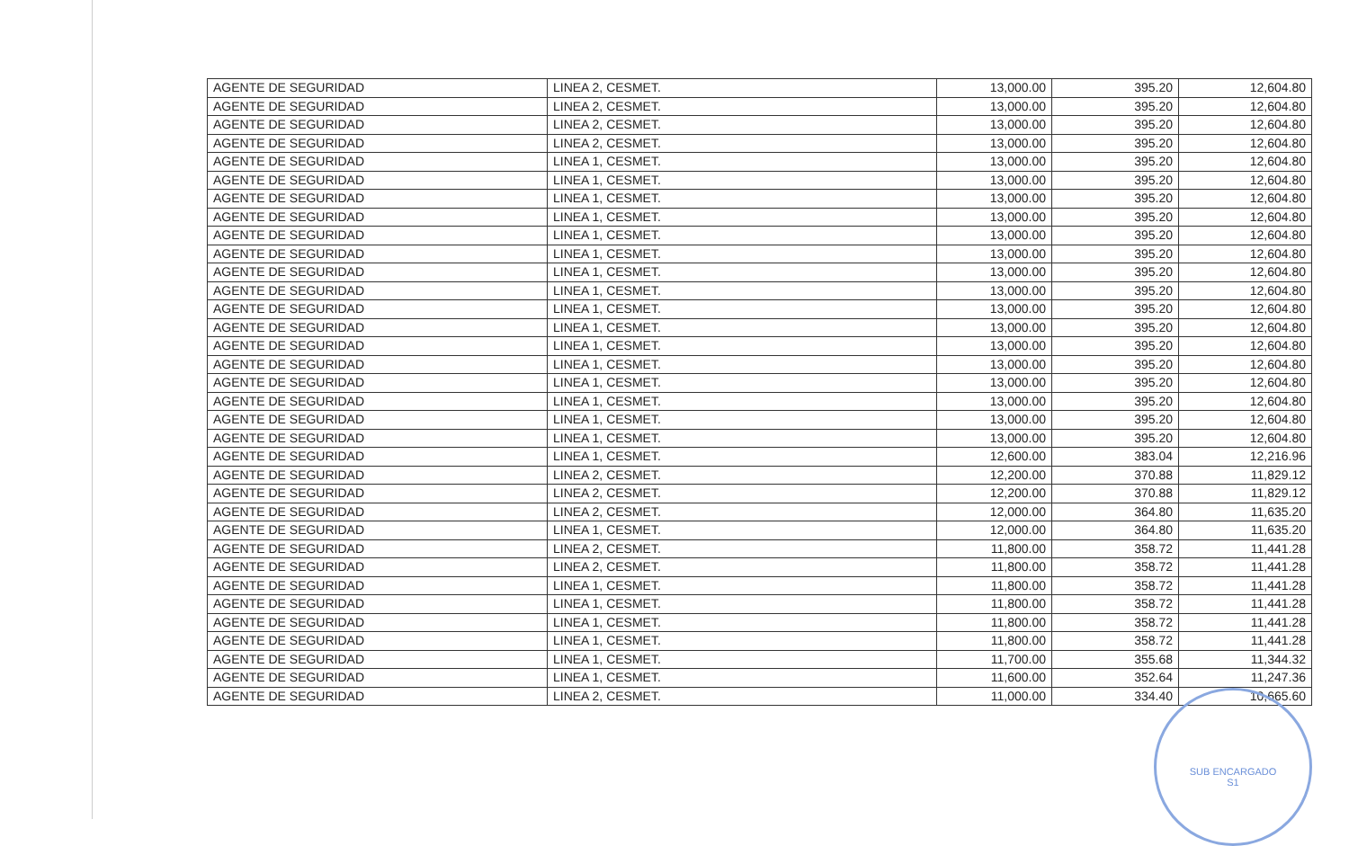| AGENTE DE SEGURIDAD | LINEA 2, CESMET. | 13,000.00 | 395.20 | 12,604.80 |
| AGENTE DE SEGURIDAD | LINEA 2, CESMET. | 13,000.00 | 395.20 | 12,604.80 |
| AGENTE DE SEGURIDAD | LINEA 2, CESMET. | 13,000.00 | 395.20 | 12,604.80 |
| AGENTE DE SEGURIDAD | LINEA 2, CESMET. | 13,000.00 | 395.20 | 12,604.80 |
| AGENTE DE SEGURIDAD | LINEA 1, CESMET. | 13,000.00 | 395.20 | 12,604.80 |
| AGENTE DE SEGURIDAD | LINEA 1, CESMET. | 13,000.00 | 395.20 | 12,604.80 |
| AGENTE DE SEGURIDAD | LINEA 1, CESMET. | 13,000.00 | 395.20 | 12,604.80 |
| AGENTE DE SEGURIDAD | LINEA 1, CESMET. | 13,000.00 | 395.20 | 12,604.80 |
| AGENTE DE SEGURIDAD | LINEA 1, CESMET. | 13,000.00 | 395.20 | 12,604.80 |
| AGENTE DE SEGURIDAD | LINEA 1, CESMET. | 13,000.00 | 395.20 | 12,604.80 |
| AGENTE DE SEGURIDAD | LINEA 1, CESMET. | 13,000.00 | 395.20 | 12,604.80 |
| AGENTE DE SEGURIDAD | LINEA 1, CESMET. | 13,000.00 | 395.20 | 12,604.80 |
| AGENTE DE SEGURIDAD | LINEA 1, CESMET. | 13,000.00 | 395.20 | 12,604.80 |
| AGENTE DE SEGURIDAD | LINEA 1, CESMET. | 13,000.00 | 395.20 | 12,604.80 |
| AGENTE DE SEGURIDAD | LINEA 1, CESMET. | 13,000.00 | 395.20 | 12,604.80 |
| AGENTE DE SEGURIDAD | LINEA 1, CESMET. | 13,000.00 | 395.20 | 12,604.80 |
| AGENTE DE SEGURIDAD | LINEA 1, CESMET. | 13,000.00 | 395.20 | 12,604.80 |
| AGENTE DE SEGURIDAD | LINEA 1, CESMET. | 13,000.00 | 395.20 | 12,604.80 |
| AGENTE DE SEGURIDAD | LINEA 1, CESMET. | 13,000.00 | 395.20 | 12,604.80 |
| AGENTE DE SEGURIDAD | LINEA 1, CESMET. | 13,000.00 | 395.20 | 12,604.80 |
| AGENTE DE SEGURIDAD | LINEA 1, CESMET. | 12,600.00 | 383.04 | 12,216.96 |
| AGENTE DE SEGURIDAD | LINEA 2, CESMET. | 12,200.00 | 370.88 | 11,829.12 |
| AGENTE DE SEGURIDAD | LINEA 2, CESMET. | 12,200.00 | 370.88 | 11,829.12 |
| AGENTE DE SEGURIDAD | LINEA 2, CESMET. | 12,000.00 | 364.80 | 11,635.20 |
| AGENTE DE SEGURIDAD | LINEA 1, CESMET. | 12,000.00 | 364.80 | 11,635.20 |
| AGENTE DE SEGURIDAD | LINEA 2, CESMET. | 11,800.00 | 358.72 | 11,441.28 |
| AGENTE DE SEGURIDAD | LINEA 2, CESMET. | 11,800.00 | 358.72 | 11,441.28 |
| AGENTE DE SEGURIDAD | LINEA 1, CESMET. | 11,800.00 | 358.72 | 11,441.28 |
| AGENTE DE SEGURIDAD | LINEA 1, CESMET. | 11,800.00 | 358.72 | 11,441.28 |
| AGENTE DE SEGURIDAD | LINEA 1, CESMET. | 11,800.00 | 358.72 | 11,441.28 |
| AGENTE DE SEGURIDAD | LINEA 1, CESMET. | 11,800.00 | 358.72 | 11,441.28 |
| AGENTE DE SEGURIDAD | LINEA 1, CESMET. | 11,700.00 | 355.68 | 11,344.32 |
| AGENTE DE SEGURIDAD | LINEA 1, CESMET. | 11,600.00 | 352.64 | 11,247.36 |
| AGENTE DE SEGURIDAD | LINEA 2, CESMET. | 11,000.00 | 334.40 | 10,665.60 |
SUB ENCARGADO
S1